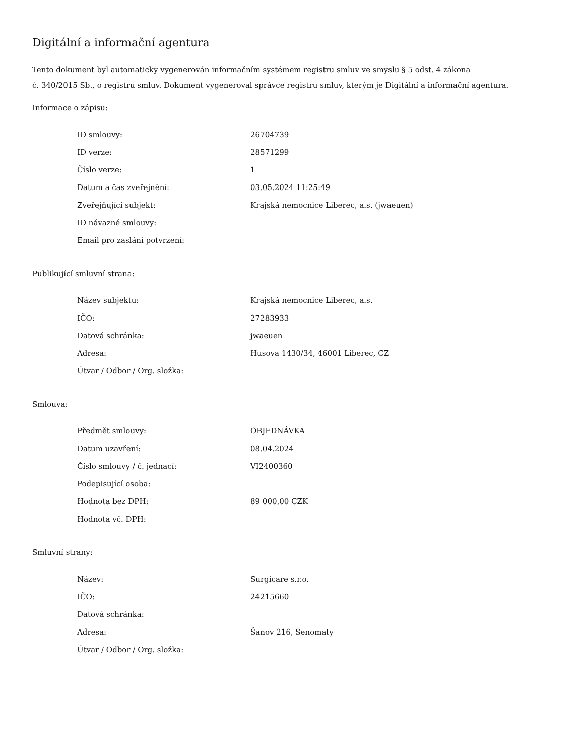Digitální a informační agentura
Tento dokument byl automaticky vygenerován informačním systémem registru smluv ve smyslu § 5 odst. 4 zákona
č. 340/2015 Sb., o registru smluv. Dokument vygeneroval správce registru smluv, kterým je Digitální a informační agentura.
Informace o zápisu:
| ID smlouvy: | 26704739 |
| ID verze: | 28571299 |
| Číslo verze: | 1 |
| Datum a čas zveřejnění: | 03.05.2024 11:25:49 |
| Zveřejňující subjekt: | Krajská nemocnice Liberec, a.s. (jwaeuen) |
| ID návazné smlouvy: | |
| Email pro zaslání potvrzení: | |
Publikující smluvní strana:
| Název subjektu: | Krajská nemocnice Liberec, a.s. |
| IČO: | 27283933 |
| Datová schránka: | jwaeuen |
| Adresa: | Husova 1430/34, 46001 Liberec, CZ |
| Útvar / Odbor / Org. složka: | |
Smlouva:
| Předmět smlouvy: | OBJEDNÁVKA |
| Datum uzavření: | 08.04.2024 |
| Číslo smlouvy / č. jednací: | VI2400360 |
| Podepisující osoba: | |
| Hodnota bez DPH: | 89 000,00 CZK |
| Hodnota vč. DPH: | |
Smluvní strany:
| Název: | Surgicare s.r.o. |
| IČO: | 24215660 |
| Datová schránka: | |
| Adresa: | Šanov 216, Senomaty |
| Útvar / Odbor / Org. složka: | |